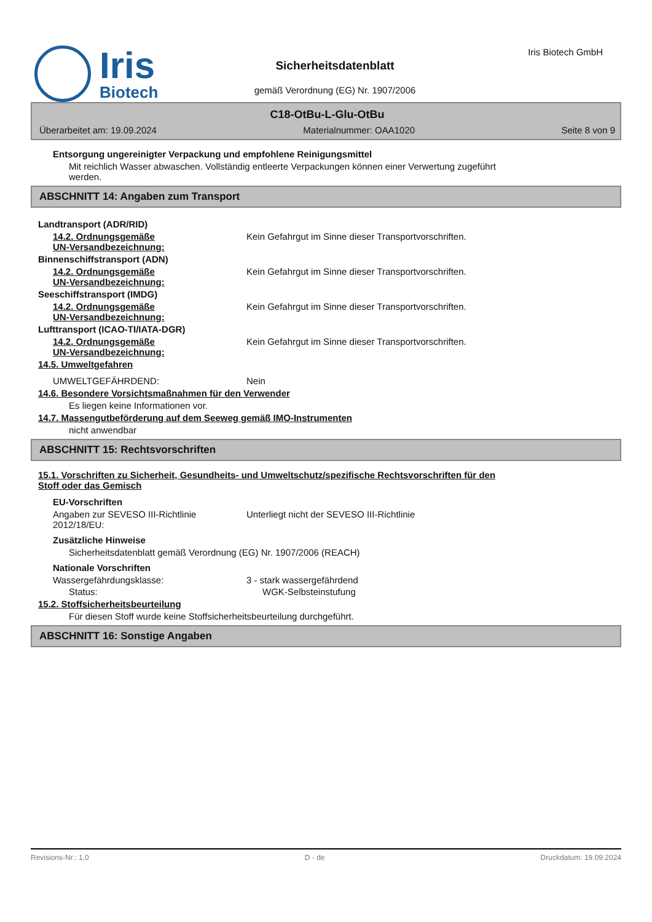Iris
Biotech
Sicherheitsdatenblatt
gemäß Verordnung (EG) Nr. 1907/2006
Iris Biotech GmbH
C18-OtBu-L-Glu-OtBu
Überarbeitet am: 19.09.2024 Materialnummer: OAA1020 Seite 8 von 9
Entsorgung ungereinigter Verpackung und empfohlene Reinigungsmittel
Mit reichlich Wasser abwaschen. Vollständig entleerte Verpackungen können einer Verwertung zugeführt
werden.
ABSCHNITT 14: Angaben zum Transport
Landtransport (ADR/RID)
14.2. Ordnungsgemäße
UN-Versandbezeichnung: Kein Gefahrgut im Sinne dieser Transportvorschriften.
Binnenschiffstransport (ADN)
14.2. Ordnungsgemäße
UN-Versandbezeichnung: Kein Gefahrgut im Sinne dieser Transportvorschriften.
Seeschiffstransport (IMDG)
14.2. Ordnungsgemäße
UN-Versandbezeichnung: Kein Gefahrgut im Sinne dieser Transportvorschriften.
Lufttransport (ICAO-TI/IATA-DGR)
14.2. Ordnungsgemäße
UN-Versandbezeichnung: Kein Gefahrgut im Sinne dieser Transportvorschriften.
14.5. Umweltgefahren
UMWELTGEFÄHRDEND: Nein
14.6. Besondere Vorsichtsmaßnahmen für den Verwender
Es liegen keine Informationen vor.
14.7. Massengutbeförderung auf dem Seeweg gemäß IMO-Instrumenten
nicht anwendbar
ABSCHNITT 15: Rechtsvorschriften
15.1. Vorschriften zu Sicherheit, Gesundheits- und Umweltschutz/spezifische Rechtsvorschriften für den
Stoff oder das Gemisch
EU-Vorschriften
Angaben zur SEVESO III-Richtlinie
2012/18/EU: Unterliegt nicht der SEVESO III-Richtlinie
Zusätzliche Hinweise
Sicherheitsdatenblatt gemäß Verordnung (EG) Nr. 1907/2006 (REACH)
Nationale Vorschriften
Wassergefährdungsklasse: 3 - stark wassergefährdend
Status: WGK-Selbsteinstufung
15.2. Stoffsicherheitsbeurteilung
Für diesen Stoff wurde keine Stoffsicherheitsbeurteilung durchgeführt.
ABSCHNITT 16: Sonstige Angaben
Revisions-Nr.: 1,0 D - de Druckdatum: 19.09.2024